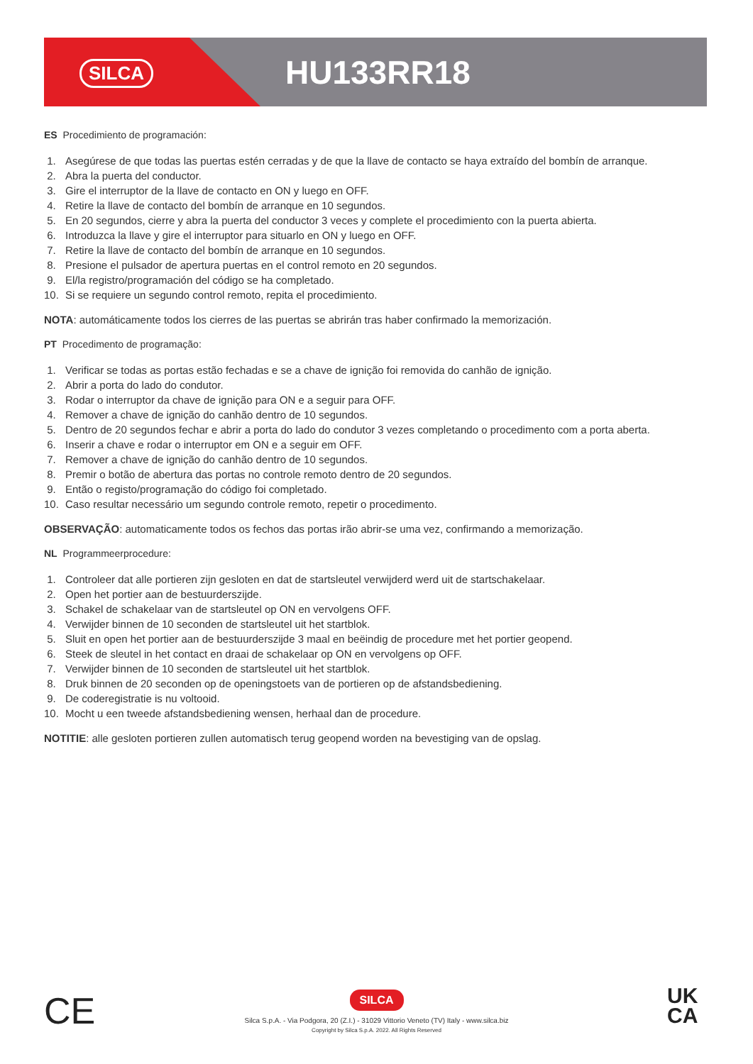SILCA
HU133RR18
ES Procedimiento de programación:
1. Asegúrese de que todas las puertas estén cerradas y de que la llave de contacto se haya extraído del bombín de arranque.
2. Abra la puerta del conductor.
3. Gire el interruptor de la llave de contacto en ON y luego en OFF.
4. Retire la llave de contacto del bombín de arranque en 10 segundos.
5. En 20 segundos, cierre y abra la puerta del conductor 3 veces y complete el procedimiento con la puerta abierta.
6. Introduzca la llave y gire el interruptor para situarlo en ON y luego en OFF.
7. Retire la llave de contacto del bombín de arranque en 10 segundos.
8. Presione el pulsador de apertura puertas en el control remoto en 20 segundos.
9. El/la registro/programación del código se ha completado.
10. Si se requiere un segundo control remoto, repita el procedimiento.
NOTA: automáticamente todos los cierres de las puertas se abrirán tras haber confirmado la memorización.
PT Procedimento de programação:
1. Verificar se todas as portas estão fechadas e se a chave de ignição foi removida do canhão de ignição.
2. Abrir a porta do lado do condutor.
3. Rodar o interruptor da chave de ignição para ON e a seguir para OFF.
4. Remover a chave de ignição do canhão dentro de 10 segundos.
5. Dentro de 20 segundos fechar e abrir a porta do lado do condutor 3 vezes completando o procedimento com a porta aberta.
6. Inserir a chave e rodar o interruptor em ON e a seguir em OFF.
7. Remover a chave de ignição do canhão dentro de 10 segundos.
8. Premir o botão de abertura das portas no controle remoto dentro de 20 segundos.
9. Então o registo/programação do código foi completado.
10. Caso resultar necessário um segundo controle remoto, repetir o procedimento.
OBSERVAÇÃO: automaticamente todos os fechos das portas irão abrir-se uma vez, confirmando a memorização.
NL Programmeerprocedure:
1. Controleer dat alle portieren zijn gesloten en dat de startsleutel verwijderd werd uit de startschakelaar.
2. Open het portier aan de bestuurderszijde.
3. Schakel de schakelaar van de startsleutel op ON en vervolgens OFF.
4. Verwijder binnen de 10 seconden de startsleutel uit het startblok.
5. Sluit en open het portier aan de bestuurderszijde 3 maal en beëindig de procedure met het portier geopend.
6. Steek de sleutel in het contact en draai de schakelaar op ON en vervolgens op OFF.
7. Verwijder binnen de 10 seconden de startsleutel uit het startblok.
8. Druk binnen de 20 seconden op de openingstoets van de portieren op de afstandsbediening.
9. De coderegistratie is nu voltooid.
10. Mocht u een tweede afstandsbediening wensen, herhaal dan de procedure.
NOTITIE: alle gesloten portieren zullen automatisch terug geopend worden na bevestiging van de opslag.
CE
UK
CA
SILCA
Silca S.p.A. - Via Podgora, 20 (Z.I.) - 31029 Vittorio Veneto (TV) Italy - www.silca.biz
Copyright by Silca S.p.A. 2022. All Rights Reserved